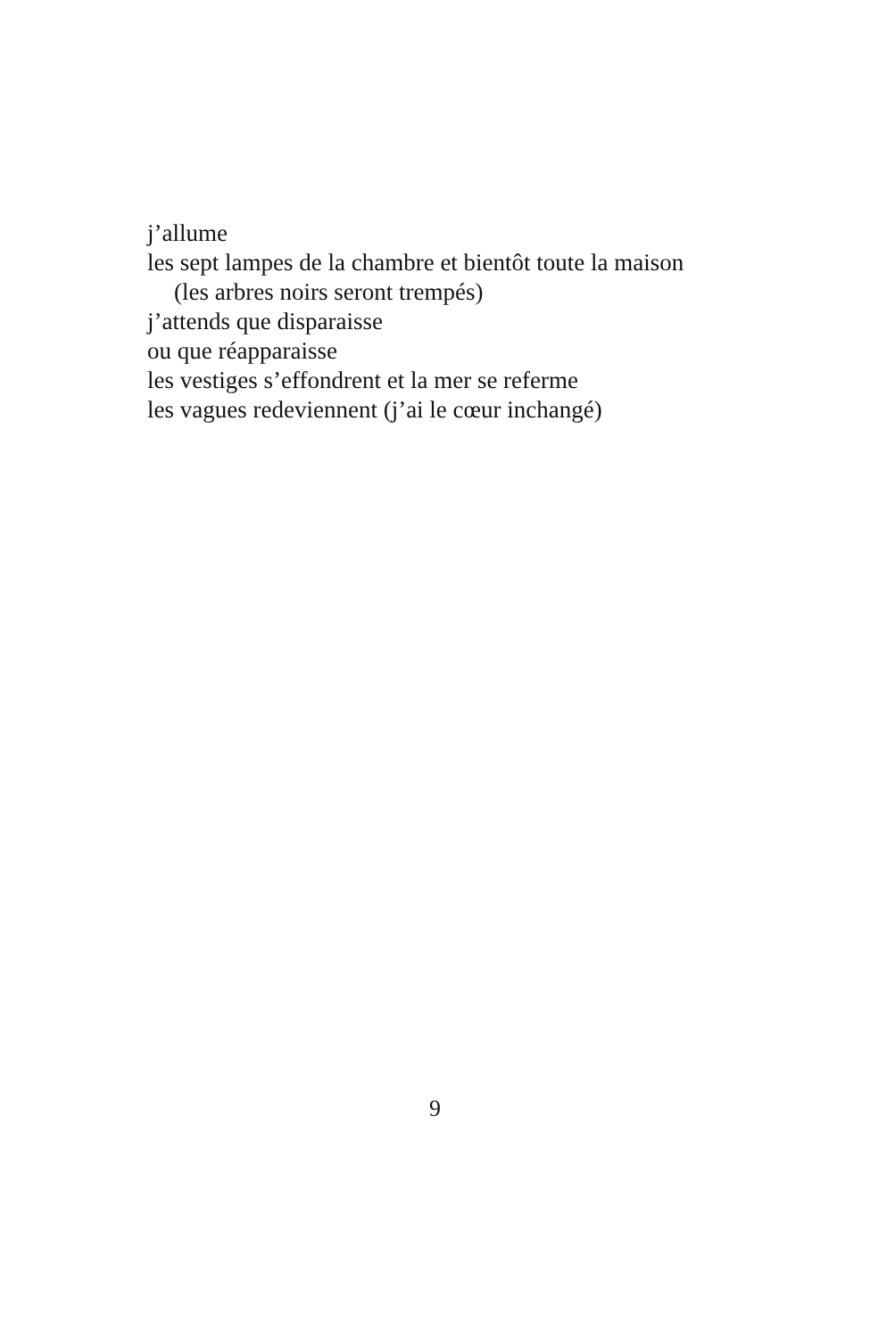j’allume
les sept lampes de la chambre et bientôt toute la maison
(les arbres noirs seront trempés)
j’attends que disparaisse
ou que réapparaisse
les vestiges s’effondrent et la mer se referme
les vagues redeviennent (j’ai le cœur inchangé)
9